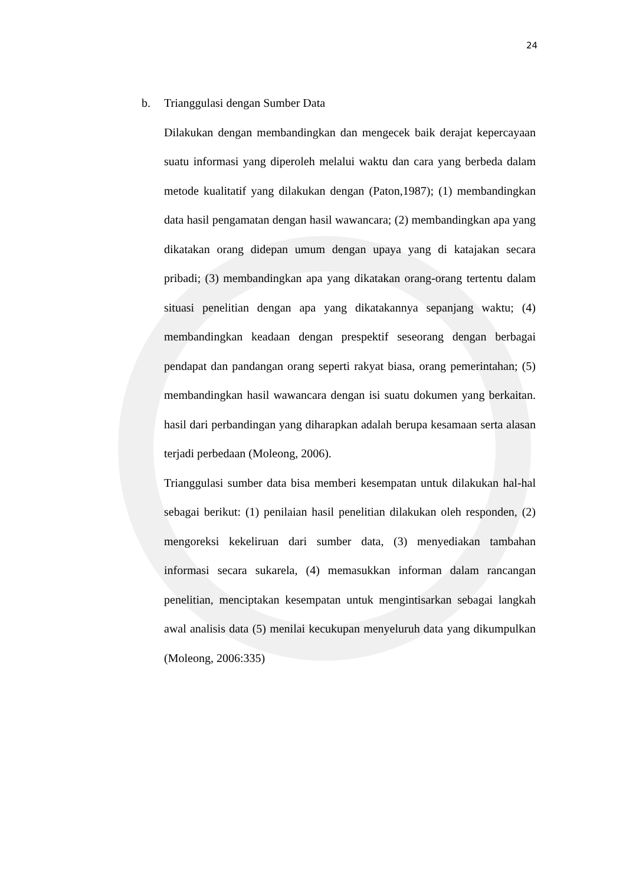24
b. Trianggulasi dengan Sumber Data
Dilakukan dengan membandingkan dan mengecek baik derajat kepercayaan suatu informasi yang diperoleh melalui waktu dan cara yang berbeda dalam metode kualitatif yang dilakukan dengan (Paton,1987); (1) membandingkan data hasil pengamatan dengan hasil wawancara; (2) membandingkan apa yang dikatakan orang didepan umum dengan upaya yang di katajakan secara pribadi; (3) membandingkan apa yang dikatakan orang-orang tertentu dalam situasi penelitian dengan apa yang dikatakannya sepanjang waktu; (4) membandingkan keadaan dengan prespektif seseorang dengan berbagai pendapat dan pandangan orang seperti rakyat biasa, orang pemerintahan; (5) membandingkan hasil wawancara dengan isi suatu dokumen yang berkaitan. hasil dari perbandingan yang diharapkan adalah berupa kesamaan serta alasan terjadi perbedaan (Moleong, 2006).
Trianggulasi sumber data bisa memberi kesempatan untuk dilakukan hal-hal sebagai berikut: (1) penilaian hasil penelitian dilakukan oleh responden, (2) mengoreksi kekeliruan dari sumber data, (3) menyediakan tambahan informasi secara sukarela, (4) memasukkan informan dalam rancangan penelitian, menciptakan kesempatan untuk mengintisarkan sebagai langkah awal analisis data (5) menilai kecukupan menyeluruh data yang dikumpulkan (Moleong, 2006:335)